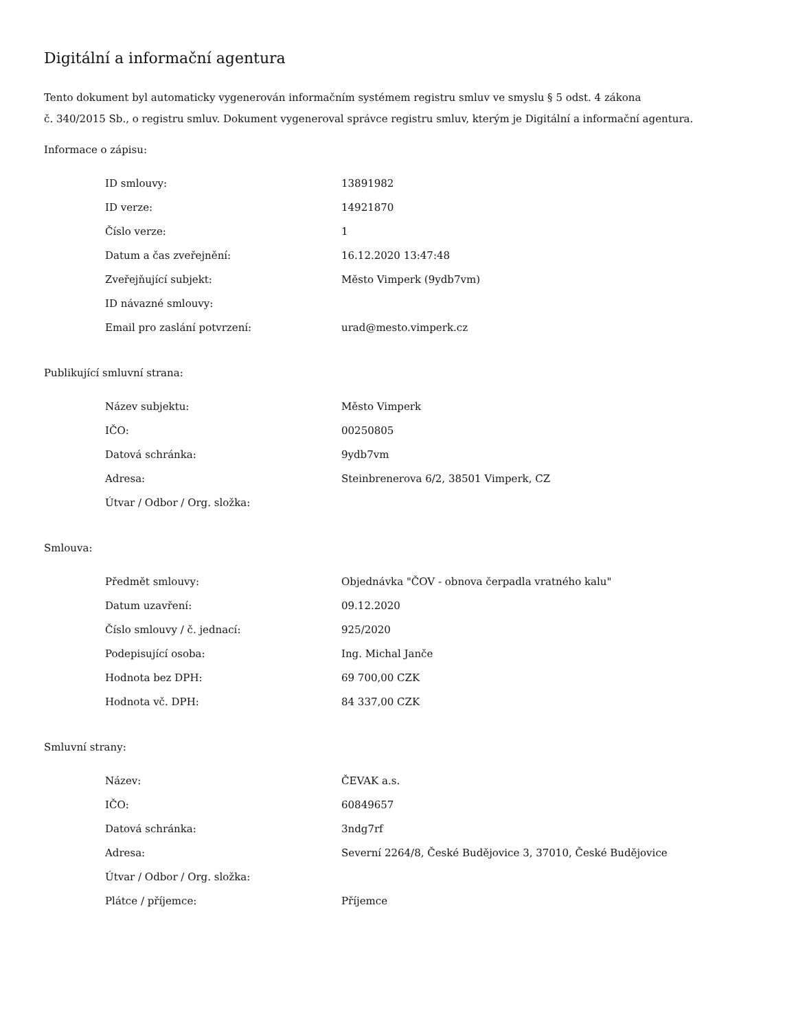Digitální a informační agentura
Tento dokument byl automaticky vygenerován informačním systémem registru smluv ve smyslu § 5 odst. 4 zákona
č. 340/2015 Sb., o registru smluv. Dokument vygeneroval správce registru smluv, kterým je Digitální a informační agentura.
Informace o zápisu:
| ID smlouvy: | 13891982 |
| ID verze: | 14921870 |
| Číslo verze: | 1 |
| Datum a čas zveřejnění: | 16.12.2020 13:47:48 |
| Zveřejňující subjekt: | Město Vimperk (9ydb7vm) |
| ID návazné smlouvy: | |
| Email pro zaslání potvrzení: | urad@mesto.vimperk.cz |
Publikující smluvní strana:
| Název subjektu: | Město Vimperk |
| IČO: | 00250805 |
| Datová schránka: | 9ydb7vm |
| Adresa: | Steinbrenerova 6/2, 38501 Vimperk, CZ |
| Útvar / Odbor / Org. složka: | |
Smlouva:
| Předmět smlouvy: | Objednávka "ČOV - obnova čerpadla vratného kalu" |
| Datum uzavření: | 09.12.2020 |
| Číslo smlouvy / č. jednací: | 925/2020 |
| Podepisující osoba: | Ing. Michal Janče |
| Hodnota bez DPH: | 69 700,00 CZK |
| Hodnota vč. DPH: | 84 337,00 CZK |
Smluvní strany:
| Název: | ČEVAK a.s. |
| IČO: | 60849657 |
| Datová schránka: | 3ndg7rf |
| Adresa: | Severní 2264/8, České Budějovice 3, 37010, České Budějovice |
| Útvar / Odbor / Org. složka: | |
| Plátce / příjemce: | Příjemce |